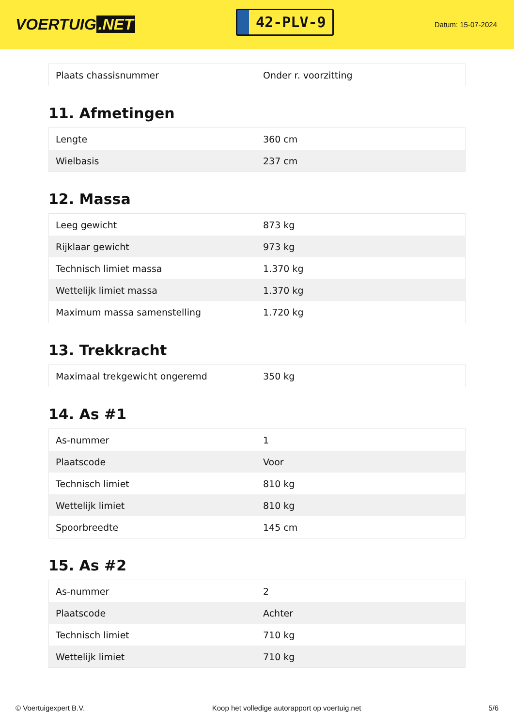VOERTUIG.NET
42-PLV-9
Datum: 15-07-2024
| Plaats chassisnummer | Onder r. voorzitting |
11. Afmetingen
| Lengte | 360 cm |
| Wielbasis | 237 cm |
12. Massa
| Leeg gewicht | 873 kg |
| Rijklaar gewicht | 973 kg |
| Technisch limiet massa | 1.370 kg |
| Wettelijk limiet massa | 1.370 kg |
| Maximum massa samenstelling | 1.720 kg |
13. Trekkracht
| Maximaal trekgewicht ongeremd | 350 kg |
14. As #1
| As-nummer | 1 |
| Plaatscode | Voor |
| Technisch limiet | 810 kg |
| Wettelijk limiet | 810 kg |
| Spoorbreedte | 145 cm |
15. As #2
| As-nummer | 2 |
| Plaatscode | Achter |
| Technisch limiet | 710 kg |
| Wettelijk limiet | 710 kg |
© Voertuigexpert B.V. Koop het volledige autorapport op voertuig.net 5/6